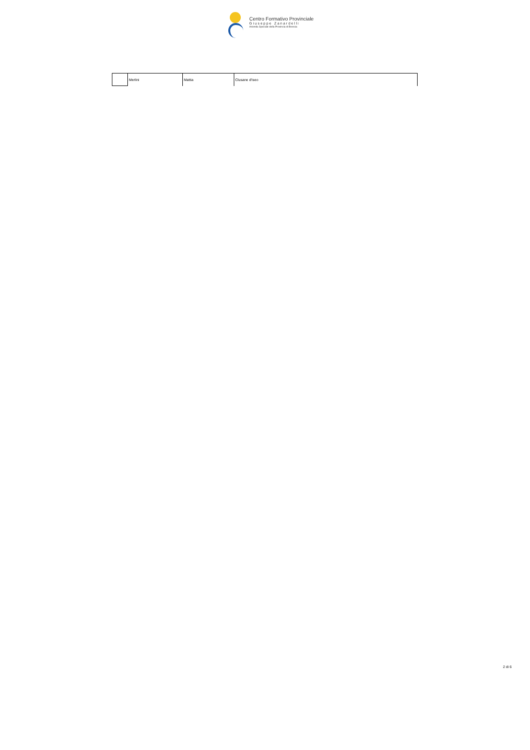Centro Formativo Provinciale
Giuseppe Zanardelli
Azienda Speciale della Provincia di Brescia
| | Merlini | Mattia | Clusane d'Iseo |
2 di 6